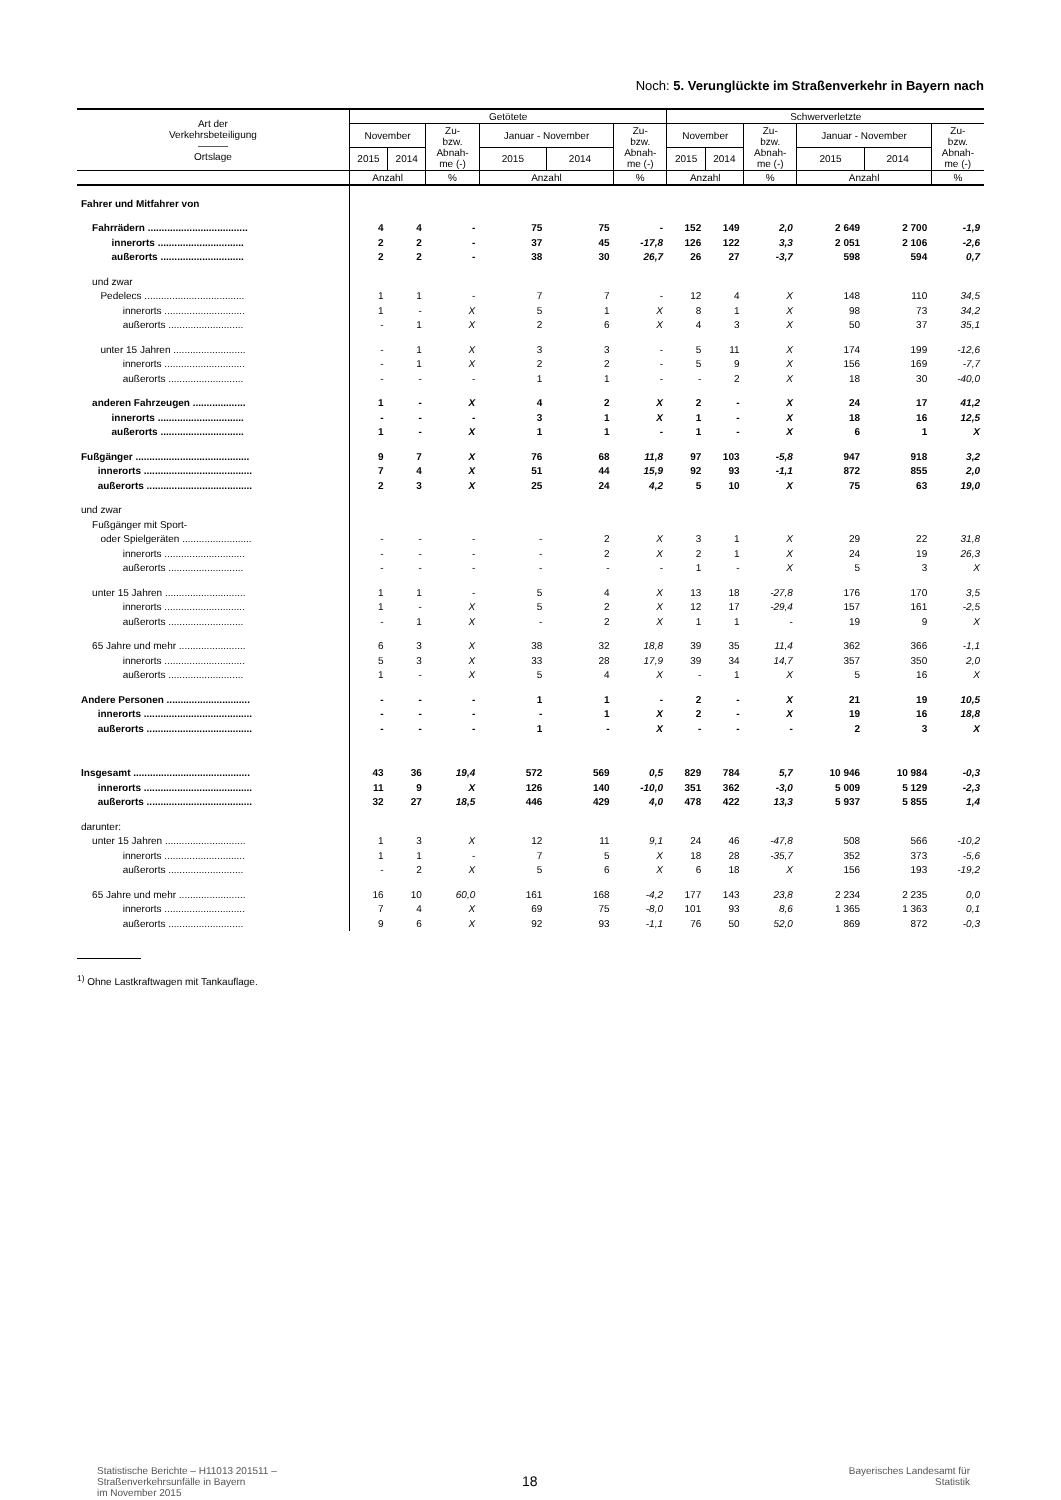Noch: 5. Verunglückte im Straßenverkehr in Bayern nach
| Art der Verkehrsbeteiligung ――― Ortslage | Getötete | | | | | | Schwerverletzte | | | | | |
| --- | --- | --- | --- | --- | --- | --- | --- | --- | --- | --- | --- | --- |
| | November | | Zu- bzw. Abnah- me (-) | Januar - November | | Zu- bzw. Abnah- me (-) | November | | Zu- bzw. Abnah- me (-) | Januar - November | | Zu- bzw. Abnah- me (-) |
| | 2015 | 2014 | | 2015 | 2014 | | 2015 | 2014 | | 2015 | 2014 | |
| | Anzahl | | % | Anzahl | | % | Anzahl | | % | Anzahl | | % |
| Fahrer und Mitfahrer von | | | | | | | | | | | | |
| Fahrrädern .................................... | 4 | 4 | - | 75 | 75 | - | 152 | 149 | 2,0 | 2 649 | 2 700 | -1,9 |
| innerorts ............................... | 2 | 2 | - | 37 | 45 | -17,8 | 126 | 122 | 3,3 | 2 051 | 2 106 | -2,6 |
| außerorts .............................. | 2 | 2 | - | 38 | 30 | 26,7 | 26 | 27 | -3,7 | 598 | 594 | 0,7 |
| und zwar | | | | | | | | | | | | |
| Pedelecs .................................... | 1 | 1 | - | 7 | 7 | - | 12 | 4 | X | 148 | 110 | 34,5 |
| innerorts ............................. | 1 | - | X | 5 | 1 | X | 8 | 1 | X | 98 | 73 | 34,2 |
| außerorts ........................... | - | 1 | X | 2 | 6 | X | 4 | 3 | X | 50 | 37 | 35,1 |
| unter 15 Jahren .......................... | - | 1 | X | 3 | 3 | - | 5 | 11 | X | 174 | 199 | -12,6 |
| innerorts ............................. | - | 1 | X | 2 | 2 | - | 5 | 9 | X | 156 | 169 | -7,7 |
| außerorts ........................... | - | - | - | 1 | 1 | - | - | 2 | X | 18 | 30 | -40,0 |
| anderen Fahrzeugen ................... | 1 | - | X | 4 | 2 | X | 2 | - | X | 24 | 17 | 41,2 |
| innerorts ............................... | - | - | - | 3 | 1 | X | 1 | - | X | 18 | 16 | 12,5 |
| außerorts .............................. | 1 | - | X | 1 | 1 | - | 1 | - | X | 6 | 1 | X |
| Fußgänger ......................................... | 9 | 7 | X | 76 | 68 | 11,8 | 97 | 103 | -5,8 | 947 | 918 | 3,2 |
| innerorts ....................................... | 7 | 4 | X | 51 | 44 | 15,9 | 92 | 93 | -1,1 | 872 | 855 | 2,0 |
| außerorts ...................................... | 2 | 3 | X | 25 | 24 | 4,2 | 5 | 10 | X | 75 | 63 | 19,0 |
| und zwar | | | | | | | | | | | | |
| Fußgänger mit Sport- | | | | | | | | | | | | |
| oder Spielgeräten ......................... | - | - | - | - | 2 | X | 3 | 1 | X | 29 | 22 | 31,8 |
| innerorts ............................. | - | - | - | - | 2 | X | 2 | 1 | X | 24 | 19 | 26,3 |
| außerorts ........................... | - | - | - | - | - | - | 1 | - | X | 5 | 3 | X |
| unter 15 Jahren ............................. | 1 | 1 | - | 5 | 4 | X | 13 | 18 | -27,8 | 176 | 170 | 3,5 |
| innerorts ............................. | 1 | - | X | 5 | 2 | X | 12 | 17 | -29,4 | 157 | 161 | -2,5 |
| außerorts ........................... | - | 1 | X | - | 2 | X | 1 | 1 | - | 19 | 9 | X |
| 65 Jahre und mehr ........................ | 6 | 3 | X | 38 | 32 | 18,8 | 39 | 35 | 11,4 | 362 | 366 | -1,1 |
| innerorts ............................. | 5 | 3 | X | 33 | 28 | 17,9 | 39 | 34 | 14,7 | 357 | 350 | 2,0 |
| außerorts ........................... | 1 | - | X | 5 | 4 | X | - | 1 | X | 5 | 16 | X |
| Andere Personen .............................. | - | - | - | 1 | 1 | - | 2 | - | X | 21 | 19 | 10,5 |
| innerorts ....................................... | - | - | - | - | 1 | X | 2 | - | X | 19 | 16 | 18,8 |
| außerorts ...................................... | - | - | - | 1 | - | X | - | - | - | 2 | 3 | X |
| Insgesamt .......................................... | 43 | 36 | 19,4 | 572 | 569 | 0,5 | 829 | 784 | 5,7 | 10 946 | 10 984 | -0,3 |
| innerorts ....................................... | 11 | 9 | X | 126 | 140 | -10,0 | 351 | 362 | -3,0 | 5 009 | 5 129 | -2,3 |
| außerorts ...................................... | 32 | 27 | 18,5 | 446 | 429 | 4,0 | 478 | 422 | 13,3 | 5 937 | 5 855 | 1,4 |
| darunter: | | | | | | | | | | | | |
| unter 15 Jahren ............................. | 1 | 3 | X | 12 | 11 | 9,1 | 24 | 46 | -47,8 | 508 | 566 | -10,2 |
| innerorts ............................. | 1 | 1 | - | 7 | 5 | X | 18 | 28 | -35,7 | 352 | 373 | -5,6 |
| außerorts ........................... | - | 2 | X | 5 | 6 | X | 6 | 18 | X | 156 | 193 | -19,2 |
| 65 Jahre und mehr ........................ | 16 | 10 | 60,0 | 161 | 168 | -4,2 | 177 | 143 | 23,8 | 2 234 | 2 235 | 0,0 |
| innerorts ............................. | 7 | 4 | X | 69 | 75 | -8,0 | 101 | 93 | 8,6 | 1 365 | 1 363 | 0,1 |
| außerorts ........................... | 9 | 6 | X | 92 | 93 | -1,1 | 76 | 50 | 52,0 | 869 | 872 | -0,3 |
<sup>1)</sup> Ohne Lastkraftwagen mit Tankauflage.
Statistische Berichte – H11013 201511 –
Straßenverkehrsunfälle in Bayern
im November 2015
18
Bayerisches Landesamt für
Statistik